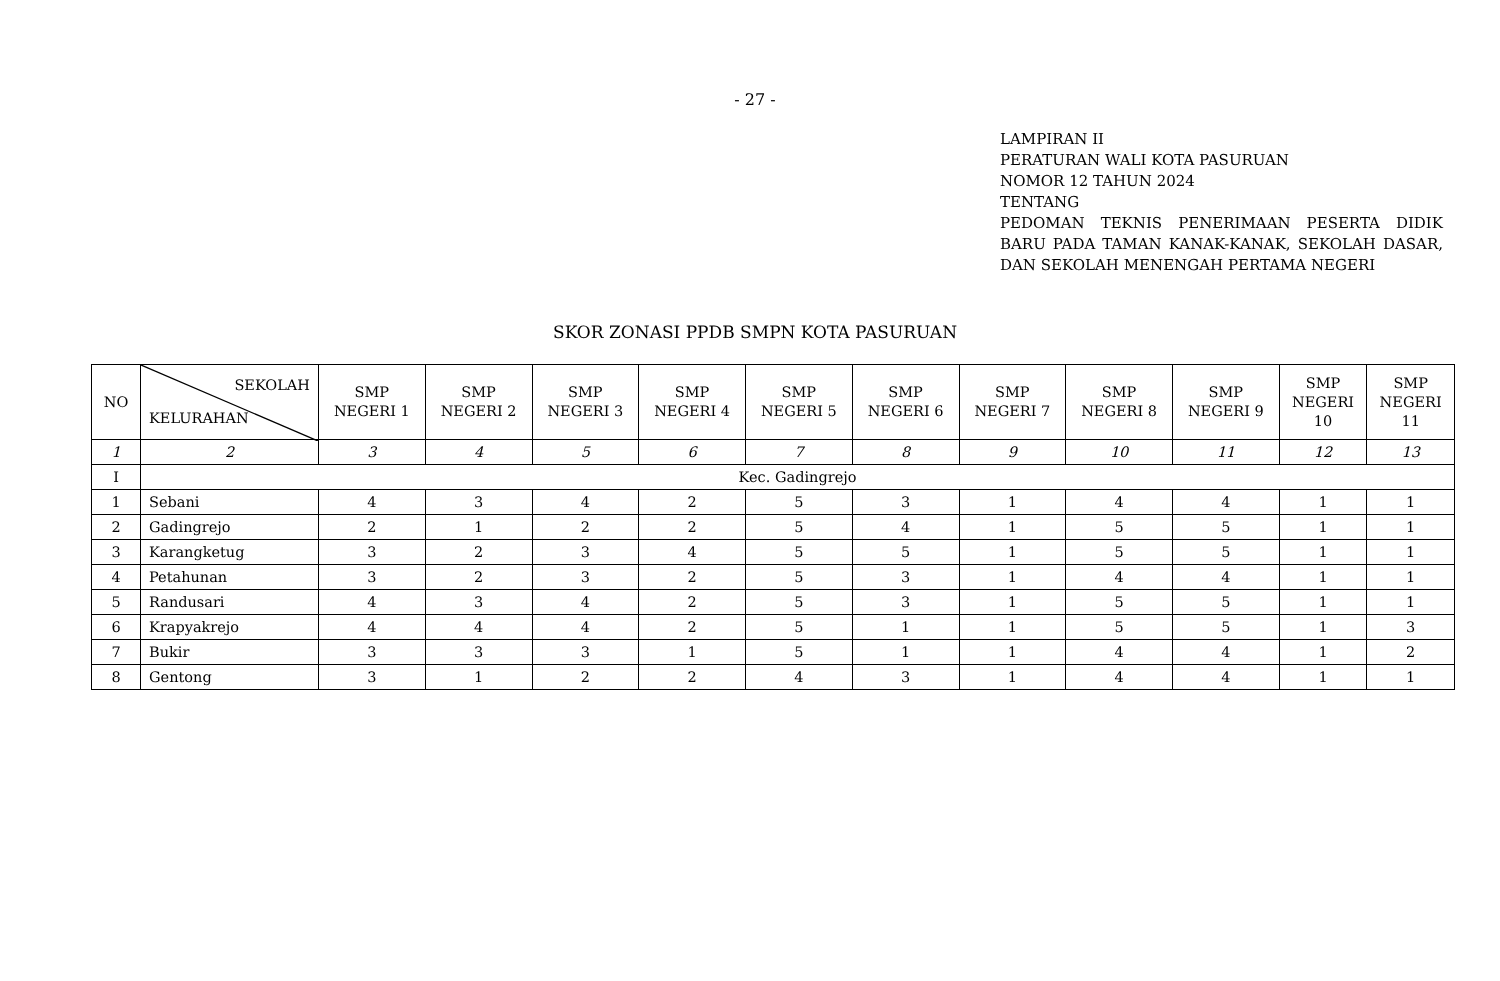- 27 -
LAMPIRAN II
PERATURAN WALI KOTA PASURUAN
NOMOR 12 TAHUN 2024
TENTANG
PEDOMAN TEKNIS PENERIMAAN PESERTA DIDIK BARU PADA TAMAN KANAK-KANAK, SEKOLAH DASAR, DAN SEKOLAH MENENGAH PERTAMA NEGERI
SKOR ZONASI PPDB SMPN KOTA PASURUAN
| NO | SEKOLAH KELURAHAN | SMP NEGERI 1 | SMP NEGERI 2 | SMP NEGERI 3 | SMP NEGERI 4 | SMP NEGERI 5 | SMP NEGERI 6 | SMP NEGERI 7 | SMP NEGERI 8 | SMP NEGERI 9 | SMP NEGERI 10 | SMP NEGERI 11 |
| --- | --- | --- | --- | --- | --- | --- | --- | --- | --- | --- | --- | --- |
| 1 | 2 | 3 | 4 | 5 | 6 | 7 | 8 | 9 | 10 | 11 | 12 | 13 |
| I | Kec. Gadingrejo | | | | | | | | | | | |
| 1 | Sebani | 4 | 3 | 4 | 2 | 5 | 3 | 1 | 4 | 4 | 1 | 1 |
| 2 | Gadingrejo | 2 | 1 | 2 | 2 | 5 | 4 | 1 | 5 | 5 | 1 | 1 |
| 3 | Karangketug | 3 | 2 | 3 | 4 | 5 | 5 | 1 | 5 | 5 | 1 | 1 |
| 4 | Petahunan | 3 | 2 | 3 | 2 | 5 | 3 | 1 | 4 | 4 | 1 | 1 |
| 5 | Randusari | 4 | 3 | 4 | 2 | 5 | 3 | 1 | 5 | 5 | 1 | 1 |
| 6 | Krapyakrejo | 4 | 4 | 4 | 2 | 5 | 1 | 1 | 5 | 5 | 1 | 3 |
| 7 | Bukir | 3 | 3 | 3 | 1 | 5 | 1 | 1 | 4 | 4 | 1 | 2 |
| 8 | Gentong | 3 | 1 | 2 | 2 | 4 | 3 | 1 | 4 | 4 | 1 | 1 |